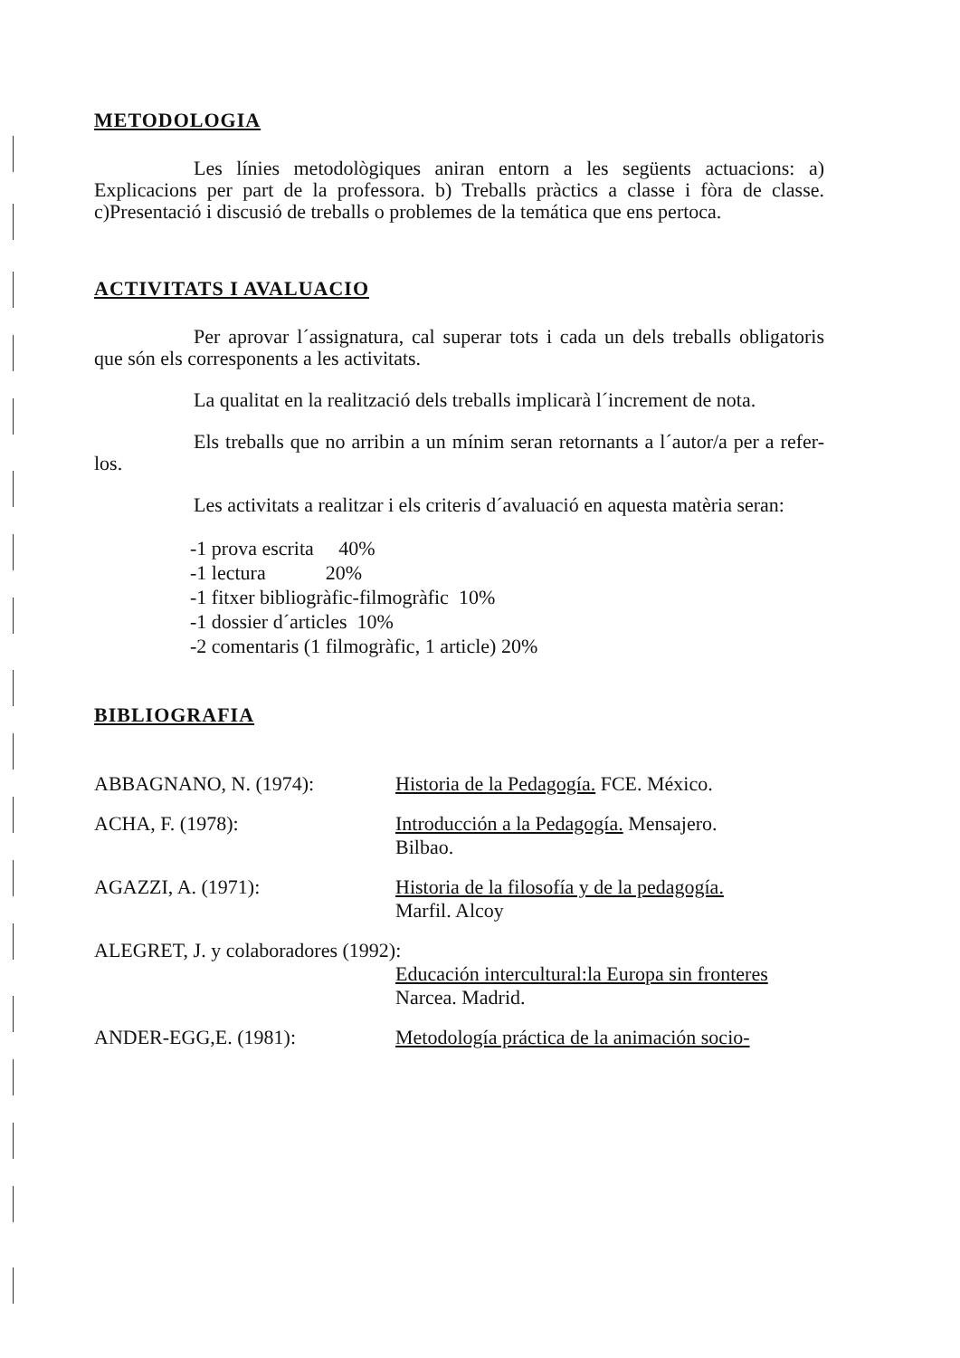METODOLOGIA
Les línies metodològiques aniran entorn a les següents actuacions: a) Explicacions per part de la professora. b) Treballs pràctics a classe i fòra de classe. c)Presentació i discusió de treballs o problemes de la temática que ens pertoca.
ACTIVITATS I AVALUACIO
Per aprovar l´assignatura, cal superar tots i cada un dels treballs obligatoris que són els corresponents a les activitats.
La qualitat en la realització dels treballs implicarà l´increment de nota.
Els treballs que no arribin a un mínim seran retornants a l´autor/a per a refer-los.
Les activitats a realitzar i els criteris d´avaluació en aquesta matèria seran:
-1 prova escrita 40%
-1 lectura 20%
-1 fitxer bibliogràfic-filmogràfic 10%
-1 dossier d´articles 10%
-2 comentaris (1 filmogràfic, 1 article) 20%
BIBLIOGRAFIA
ABBAGNANO, N. (1974): Historia de la Pedagogía. FCE. México.
ACHA, F. (1978): Introducción a la Pedagogía. Mensajero.
Bilbao.
AGAZZI, A. (1971): Historia de la filosofía y de la pedagogía.
Marfil. Alcoy
ALEGRET, J. y colaboradores (1992):
Educación intercultural:la Europa sin fronteres Narcea. Madrid.
ANDER-EGG,E. (1981): Metodología práctica de la animación socio-